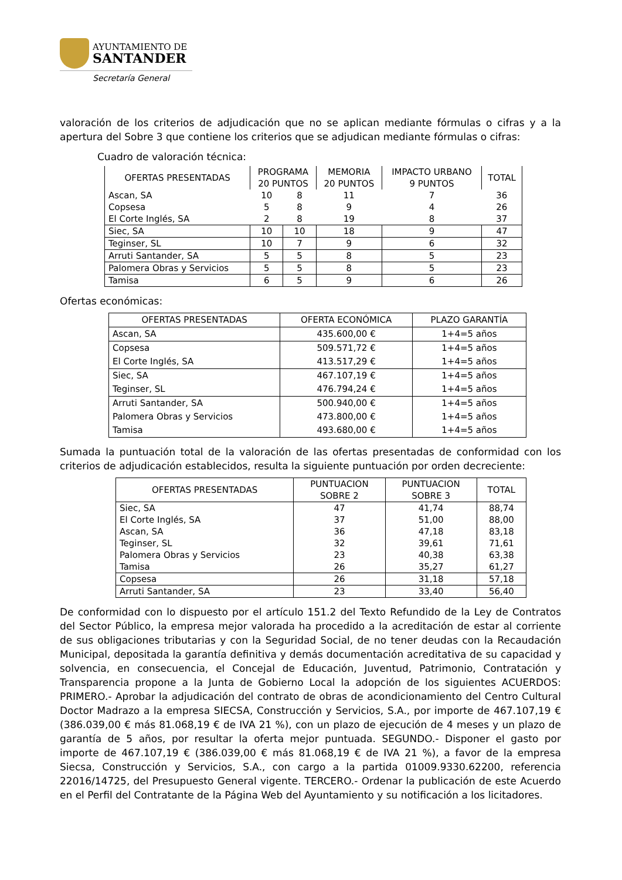AYUNTAMIENTO DE
SANTANDER
Secretaría General
valoración de los criterios de adjudicación que no se aplican mediante fórmulas o cifras y a la apertura del Sobre 3 que contiene los criterios que se adjudican mediante fórmulas o cifras:
Cuadro de valoración técnica:
| OFERTAS PRESENTADAS | PROGRAMA 20 PUNTOS | | MEMORIA 20 PUNTOS | IMPACTO URBANO 9 PUNTOS | TOTAL |
| --- | --- | --- | --- | --- | --- |
| Ascan, SA | 10 | 8 | 11 | 7 | 36 |
| Copsesa | 5 | 8 | 9 | 4 | 26 |
| El Corte Inglés, SA | 2 | 8 | 19 | 8 | 37 |
| Siec, SA | 10 | 10 | 18 | 9 | 47 |
| Teginser, SL | 10 | 7 | 9 | 6 | 32 |
| Arruti Santander, SA | 5 | 5 | 8 | 5 | 23 |
| Palomera Obras y Servicios | 5 | 5 | 8 | 5 | 23 |
| Tamisa | 6 | 5 | 9 | 6 | 26 |
Ofertas económicas:
| OFERTAS PRESENTADAS | OFERTA ECONÓMICA | PLAZO GARANTÍA |
| --- | --- | --- |
| Ascan, SA | 435.600,00 € | 1+4=5 años |
| Copsesa El Corte Inglés, SA | 509.571,72 € 413.517,29 € | 1+4=5 años 1+4=5 años |
| Siec, SA Teginser, SL | 467.107,19 € 476.794,24 € | 1+4=5 años 1+4=5 años |
| Arruti Santander, SA Palomera Obras y Servicios Tamisa | 500.940,00 € 473.800,00 € 493.680,00 € | 1+4=5 años 1+4=5 años 1+4=5 años |
Sumada la puntuación total de la valoración de las ofertas presentadas de conformidad con los criterios de adjudicación establecidos, resulta la siguiente puntuación por orden decreciente:
| OFERTAS PRESENTADAS | PUNTUACION SOBRE 2 | PUNTUACION SOBRE 3 | TOTAL |
| --- | --- | --- | --- |
| Siec, SA El Corte Inglés, SA Ascan, SA Teginser, SL Palomera Obras y Servicios Tamisa | 47 37 36 32 23 26 | 41,74 51,00 47,18 39,61 40,38 35,27 | 88,74 88,00 83,18 71,61 63,38 61,27 |
| Copsesa | 26 | 31,18 | 57,18 |
| Arruti Santander, SA | 23 | 33,40 | 56,40 |
De conformidad con lo dispuesto por el artículo 151.2 del Texto Refundido de la Ley de Contratos del Sector Público, la empresa mejor valorada ha procedido a la acreditación de estar al corriente de sus obligaciones tributarias y con la Seguridad Social, de no tener deudas con la Recaudación Municipal, depositada la garantía definitiva y demás documentación acreditativa de su capacidad y solvencia, en consecuencia, el Concejal de Educación, Juventud, Patrimonio, Contratación y Transparencia propone a la Junta de Gobierno Local la adopción de los siguientes ACUERDOS: PRIMERO.- Aprobar la adjudicación del contrato de obras de acondicionamiento del Centro Cultural Doctor Madrazo a la empresa SIECSA, Construcción y Servicios, S.A., por importe de 467.107,19 € (386.039,00 € más 81.068,19 € de IVA 21 %), con un plazo de ejecución de 4 meses y un plazo de garantía de 5 años, por resultar la oferta mejor puntuada. SEGUNDO.- Disponer el gasto por importe de 467.107,19 € (386.039,00 € más 81.068,19 € de IVA 21 %), a favor de la empresa Siecsa, Construcción y Servicios, S.A., con cargo a la partida 01009.9330.62200, referencia 22016/14725, del Presupuesto General vigente. TERCERO.- Ordenar la publicación de este Acuerdo en el Perfil del Contratante de la Página Web del Ayuntamiento y su notificación a los licitadores.